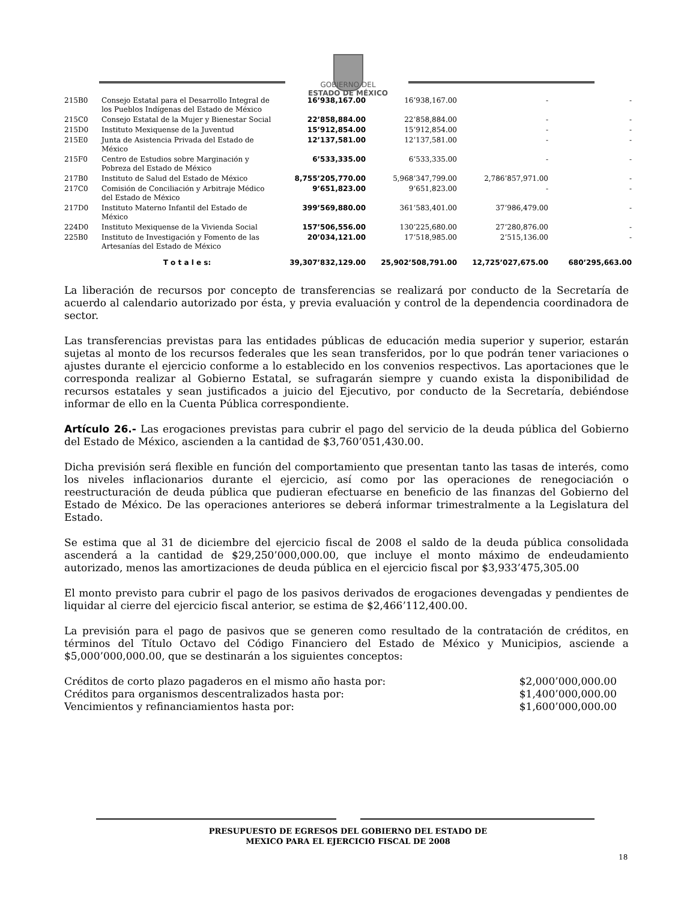GOBIERNO DEL
ESTADO DE MÉXICO
| 215B0 | Consejo Estatal para el Desarrollo Integral de los Pueblos Indígenas del Estado de México | 16’938,167.00 | 16’938,167.00 | - | - |
| 215C0 | Consejo Estatal de la Mujer y Bienestar Social | 22’858,884.00 | 22’858,884.00 | - | - |
| 215D0 | Instituto Mexiquense de la Juventud | 15’912,854.00 | 15’912,854.00 | - | - |
| 215E0 | Junta de Asistencia Privada del Estado de México | 12’137,581.00 | 12’137,581.00 | - | - |
| 215F0 | Centro de Estudios sobre Marginación y Pobreza del Estado de México | 6’533,335.00 | 6’533,335.00 | - | - |
| 217B0 | Instituto de Salud del Estado de México | 8,755’205,770.00 | 5,968’347,799.00 | 2,786’857,971.00 | - |
| 217C0 | Comisión de Conciliación y Arbitraje Médico del Estado de México | 9’651,823.00 | 9’651,823.00 | - | - |
| 217D0 | Instituto Materno Infantil del Estado de México | 399’569,880.00 | 361’583,401.00 | 37’986,479.00 | - |
| 224D0 | Instituto Mexiquense de la Vivienda Social | 157’506,556.00 | 130’225,680.00 | 27’280,876.00 | - |
| 225B0 | Instituto de Investigación y Fomento de las Artesanías del Estado de México | 20’034,121.00 | 17’518,985.00 | 2’515,136.00 | - |
| | T o t a l e s: | 39,307’832,129.00 | 25,902’508,791.00 | 12,725’027,675.00 | 680’295,663.00 |
La liberación de recursos por concepto de transferencias se realizará por conducto de la Secretaría de acuerdo al calendario autorizado por ésta, y previa evaluación y control de la dependencia coordinadora de sector.
Las transferencias previstas para las entidades públicas de educación media superior y superior, estarán sujetas al monto de los recursos federales que les sean transferidos, por lo que podrán tener variaciones o ajustes durante el ejercicio conforme a lo establecido en los convenios respectivos. Las aportaciones que le corresponda realizar al Gobierno Estatal, se sufragarán siempre y cuando exista la disponibilidad de recursos estatales y sean justificados a juicio del Ejecutivo, por conducto de la Secretaría, debiéndose informar de ello en la Cuenta Pública correspondiente.
Artículo 26.- Las erogaciones previstas para cubrir el pago del servicio de la deuda pública del Gobierno del Estado de México, ascienden a la cantidad de $3,760’051,430.00.
Dicha previsión será flexible en función del comportamiento que presentan tanto las tasas de interés, como los niveles inflacionarios durante el ejercicio, así como por las operaciones de renegociación o reestructuración de deuda pública que pudieran efectuarse en beneficio de las finanzas del Gobierno del Estado de México. De las operaciones anteriores se deberá informar trimestralmente a la Legislatura del Estado.
Se estima que al 31 de diciembre del ejercicio fiscal de 2008 el saldo de la deuda pública consolidada ascenderá a la cantidad de $29,250’000,000.00, que incluye el monto máximo de endeudamiento autorizado, menos las amortizaciones de deuda pública en el ejercicio fiscal por $3,933’475,305.00
El monto previsto para cubrir el pago de los pasivos derivados de erogaciones devengadas y pendientes de liquidar al cierre del ejercicio fiscal anterior, se estima de $2,466’112,400.00.
La previsión para el pago de pasivos que se generen como resultado de la contratación de créditos, en términos del Título Octavo del Código Financiero del Estado de México y Municipios, asciende a $5,000’000,000.00, que se destinarán a los siguientes conceptos:
Créditos de corto plazo pagaderos en el mismo año hasta por: $2,000’000,000.00
Créditos para organismos descentralizados hasta por: $1,400’000,000.00
Vencimientos y refinanciamientos hasta por: $1,600’000,000.00
PRESUPUESTO DE EGRESOS DEL GOBIERNO DEL ESTADO DE
MEXICO PARA EL EJERCICIO FISCAL DE 2008
18